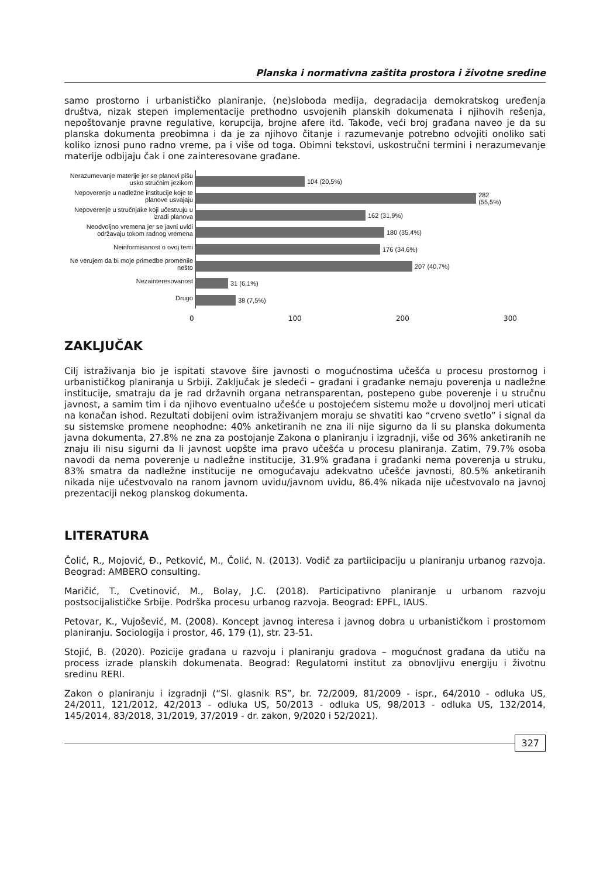Planska i normativna zaštita prostora i životne sredine
samo prostorno i urbanističko planiranje, (ne)sloboda medija, degradacija demokratskog uređenja društva, nizak stepen implementacije prethodno usvojenih planskih dokumenata i njihovih rešenja, nepoštovanje pravne regulative, korupcija, brojne afere itd. Takođe, veći broj građana naveo je da su planska dokumenta preobimna i da je za njihovo čitanje i razumevanje potrebno odvojiti onoliko sati koliko iznosi puno radno vreme, pa i više od toga. Obimni tekstovi, uskostručni termini i nerazumevanje materije odbijaju čak i one zainteresovane građane.
Nerazumevanje materije jer se planovi pišu usko stručnim jezikom
Nepoverenje u nadležne institucije koje te planove usvajaju
Nepoverenje u stručnjake koji učestvuju u izradi planova
Neodvoljno vremena jer se javni uvidi održavaju tokom radnog vremena
Neinformisanost o ovoj temi
Ne verujem da bi moje primedbe promenile nešto
Nezainteresovanost
Drugo
104 (20,5%)
282 (55,5%)
162 (31,9%)
180 (35,4%)
176 (34,6%)
207 (40,7%)
31 (6,1%)
38 (7,5%)
0 100 200 300
ZAKLJUČAK
Cilj istraživanja bio je ispitati stavove šire javnosti o mogućnostima učešća u procesu prostornog i urbanističkog planiranja u Srbiji. Zaključak je sledeći – građani i građanke nemaju poverenja u nadležne institucije, smatraju da je rad državnih organa netransparentan, postepeno gube poverenje i u stručnu javnost, a samim tim i da njihovo eventualno učešće u postojećem sistemu može u dovoljnoj meri uticati na konačan ishod. Rezultati dobijeni ovim istraživanjem moraju se shvatiti kao “crveno svetlo” i signal da su sistemske promene neophodne: 40% anketiranih ne zna ili nije sigurno da li su planska dokumenta javna dokumenta, 27.8% ne zna za postojanje Zakona o planiranju i izgradnji, više od 36% anketiranih ne znaju ili nisu sigurni da li javnost uopšte ima pravo učešća u procesu planiranja. Zatim, 79.7% osoba navodi da nema poverenje u nadležne institucije, 31.9% građana i građanki nema poverenja u struku, 83% smatra da nadležne institucije ne omogućavaju adekvatno učešće javnosti, 80.5% anketiranih nikada nije učestvovalo na ranom javnom uvidu/javnom uvidu, 86.4% nikada nije učestvovalo na javnoj prezentaciji nekog planskog dokumenta.
LITERATURA
Čolić, R., Mojović, Đ., Petković, M., Čolić, N. (2013). Vodič za partiicipaciju u planiranju urbanog razvoja. Beograd: AMBERO consulting.
Maričić, T., Cvetinović, M., Bolay, J.C. (2018). Participativno planiranje u urbanom razvoju postsocijalističke Srbije. Podrška procesu urbanog razvoja. Beograd: EPFL, IAUS.
Petovar, K., Vujošević, M. (2008). Koncept javnog interesa i javnog dobra u urbanističkom i prostornom planiranju. Sociologija i prostor, 46, 179 (1), str. 23-51.
Stojić, B. (2020). Pozicije građana u razvoju i planiranju gradova – mogućnost građana da utiču na process izrade planskih dokumenata. Beograd: Regulatorni institut za obnovljivu energiju i životnu sredinu RERI.
Zakon o planiranju i izgradnji (“Sl. glasnik RS”, br. 72/2009, 81/2009 - ispr., 64/2010 - odluka US, 24/2011, 121/2012, 42/2013 - odluka US, 50/2013 - odluka US, 98/2013 - odluka US, 132/2014, 145/2014, 83/2018, 31/2019, 37/2019 - dr. zakon, 9/2020 i 52/2021).
327